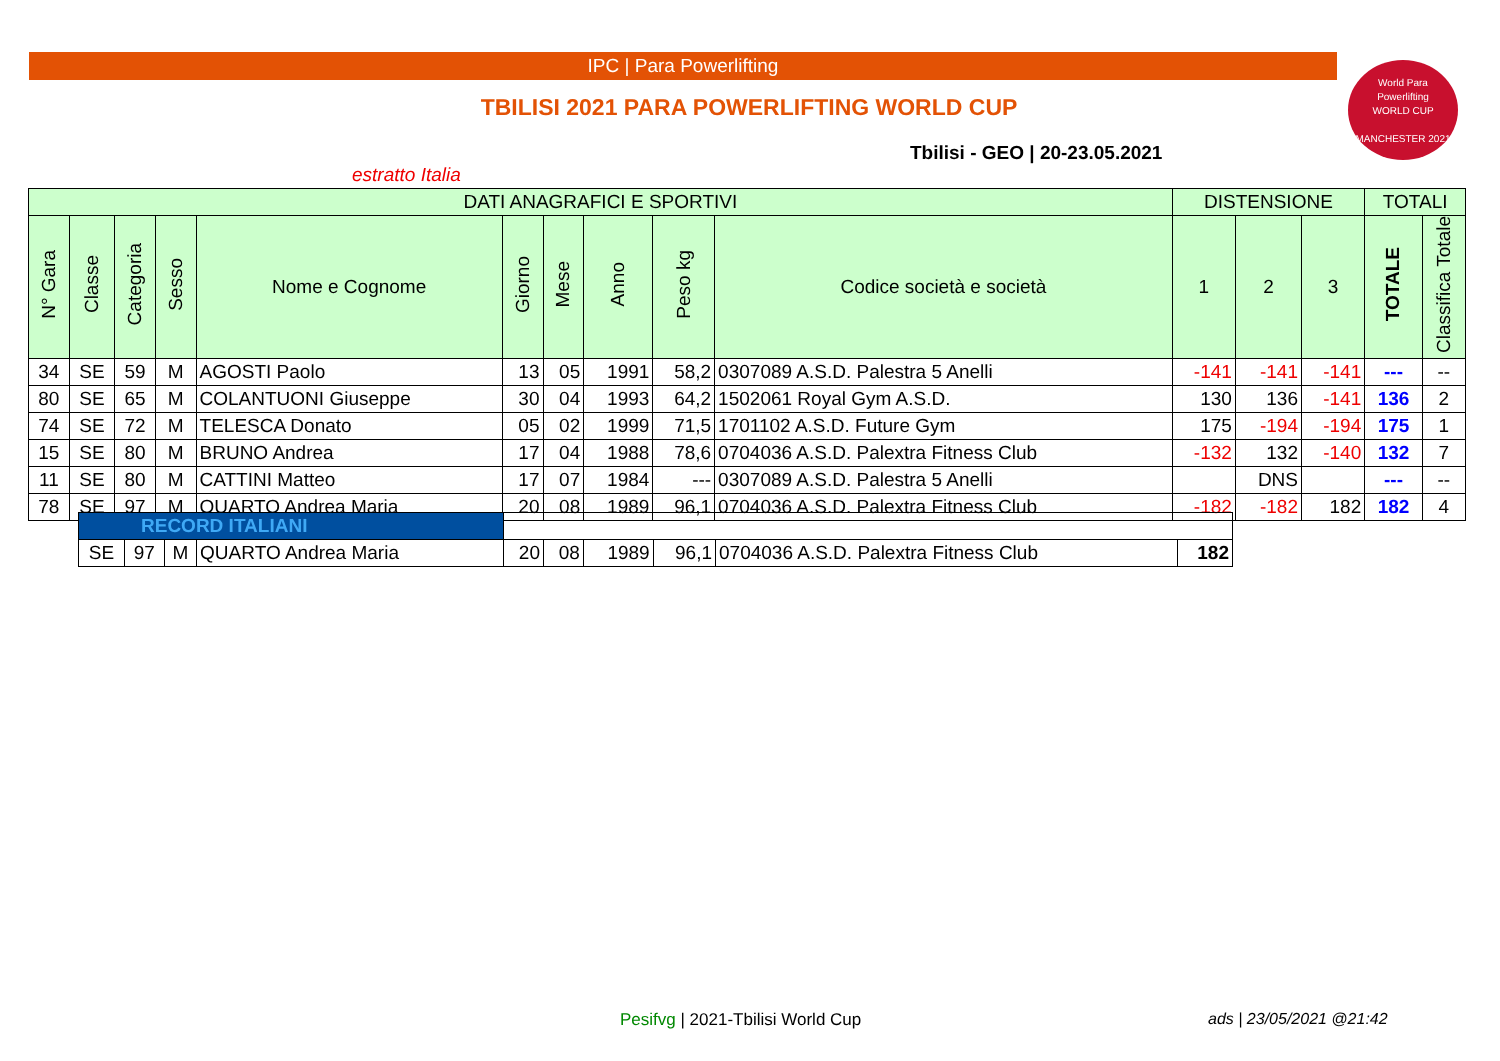IPC | Para Powerlifting
World Para
Powerlifting
WORLD CUP
MANCHESTER 2021
TBILISI 2021 PARA POWERLIFTING WORLD CUP
Tbilisi - GEO | 20-23.05.2021
estratto Italia
| DATI ANAGRAFICI E SPORTIVI | | | | | | | | | | DISTENSIONE | | | TOTALI | |
| --- | --- | --- | --- | --- | --- | --- | --- | --- | --- | --- | --- | --- | --- | --- |
| N° Gara | Classe | Categoria | Sesso | Nome e Cognome | Giorno | Mese | Anno | Peso kg | Codice società e società | 1 | 2 | 3 | TOTALE | Classifica Totale |
| 34 | SE | 59 | M | AGOSTI Paolo | 13 | 05 | 1991 | 58,2 | 0307089 A.S.D. Palestra 5 Anelli | -141 | -141 | -141 | --- | -- |
| 80 | SE | 65 | M | COLANTUONI Giuseppe | 30 | 04 | 1993 | 64,2 | 1502061 Royal Gym A.S.D. | 130 | 136 | -141 | 136 | 2 |
| 74 | SE | 72 | M | TELESCA Donato | 05 | 02 | 1999 | 71,5 | 1701102 A.S.D. Future Gym | 175 | -194 | -194 | 175 | 1 |
| 15 | SE | 80 | M | BRUNO Andrea | 17 | 04 | 1988 | 78,6 | 0704036 A.S.D. Palextra Fitness Club | -132 | 132 | -140 | 132 | 7 |
| 11 | SE | 80 | M | CATTINI Matteo | 17 | 07 | 1984 | --- | 0307089 A.S.D. Palestra 5 Anelli | | DNS | | --- | -- |
| 78 | SE | 97 | M | QUARTO Andrea Maria | 20 | 08 | 1989 | 96,1 | 0704036 A.S.D. Palextra Fitness Club | -182 | -182 | 182 | 182 | 4 |
| RECORD ITALIANI | | | | | | | | | |
| SE | 97 | M | QUARTO Andrea Maria | 20 | 08 | 1989 | 96,1 | 0704036 A.S.D. Palextra Fitness Club | 182 |
Pesifvg | 2021-Tbilisi World Cup
ads | 23/05/2021 @21:42